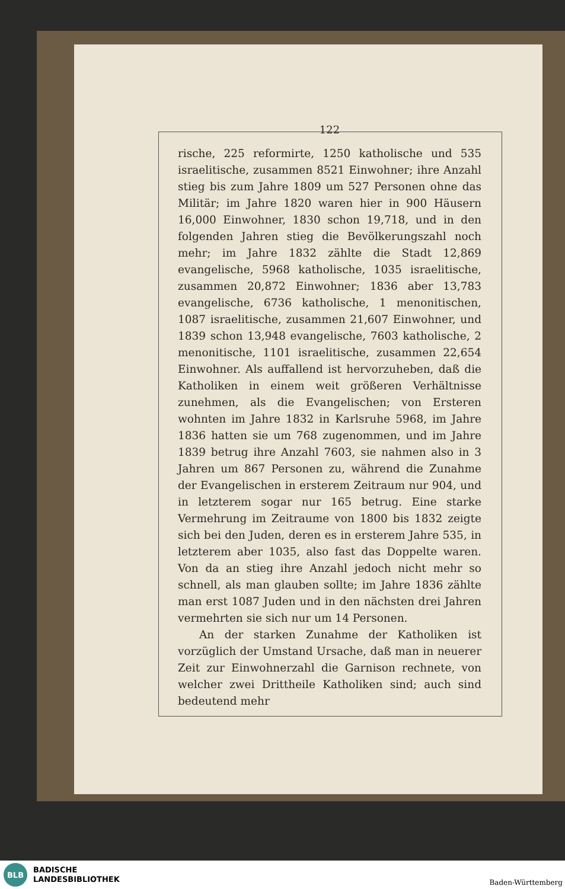122
rische, 225 reformirte, 1250 katholische und 535 israelitische, zusammen 8521 Einwohner; ihre Anzahl stieg bis zum Jahre 1809 um 527 Personen ohne das Militär; im Jahre 1820 waren hier in 900 Häusern 16,000 Einwohner, 1830 schon 19,718, und in den folgenden Jahren stieg die Bevölkerungszahl noch mehr; im Jahre 1832 zählte die Stadt 12,869 evangelische, 5968 katholische, 1035 israelitische, zusammen 20,872 Einwohner; 1836 aber 13,783 evangelische, 6736 katholische, 1 menonitischen, 1087 israelitische, zusammen 21,607 Einwohner, und 1839 schon 13,948 evangelische, 7603 katholische, 2 menonitische, 1101 israelitische, zusammen 22,654 Einwohner. Als auffallend ist hervorzuheben, daß die Katholiken in einem weit größeren Verhältnisse zunehmen, als die Evangelischen; von Ersteren wohnten im Jahre 1832 in Karlsruhe 5968, im Jahre 1836 hatten sie um 768 zugenommen, und im Jahre 1839 betrug ihre Anzahl 7603, sie nahmen also in 3 Jahren um 867 Personen zu, während die Zunahme der Evangelischen in ersterem Zeitraum nur 904, und in letzterem sogar nur 165 betrug. Eine starke Vermehrung im Zeitraume von 1800 bis 1832 zeigte sich bei den Juden, deren es in ersterem Jahre 535, in letzterem aber 1035, also fast das Doppelte waren. Von da an stieg ihre Anzahl jedoch nicht mehr so schnell, als man glauben sollte; im Jahre 1836 zählte man erst 1087 Juden und in den nächsten drei Jahren vermehrten sie sich nur um 14 Personen.
An der starken Zunahme der Katholiken ist vorzüglich der Umstand Ursache, daß man in neuerer Zeit zur Einwohnerzahl die Garnison rechnete, von welcher zwei Drittheile Katholiken sind; auch sind bedeutend mehr
BLB
BADISCHE
LANDESBIBLIOTHEK
Baden-Württemberg